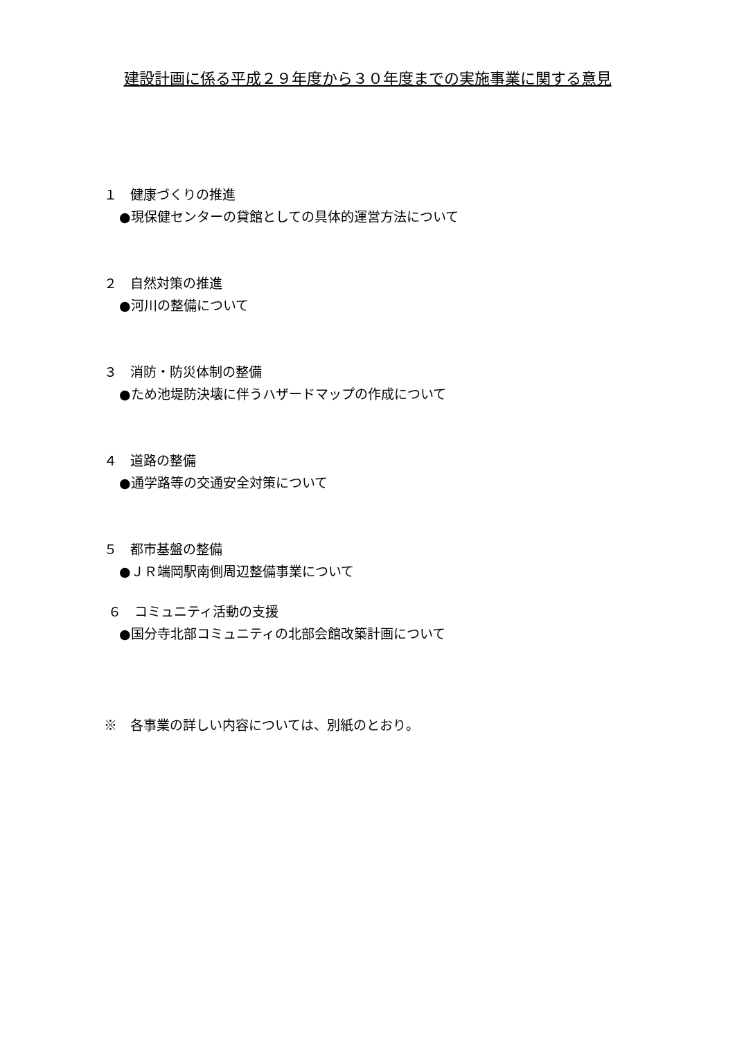建設計画に係る平成２９年度から３０年度までの実施事業に関する意見
１　健康づくりの推進
●現保健センターの貸館としての具体的運営方法について
２　自然対策の推進
●河川の整備について
３　消防・防災体制の整備
●ため池堤防決壊に伴うハザードマップの作成について
４　道路の整備
●通学路等の交通安全対策について
５　都市基盤の整備
●ＪＲ端岡駅南側周辺整備事業について
６　コミュニティ活動の支援
●国分寺北部コミュニティの北部会館改築計画について
※　各事業の詳しい内容については、別紙のとおり。